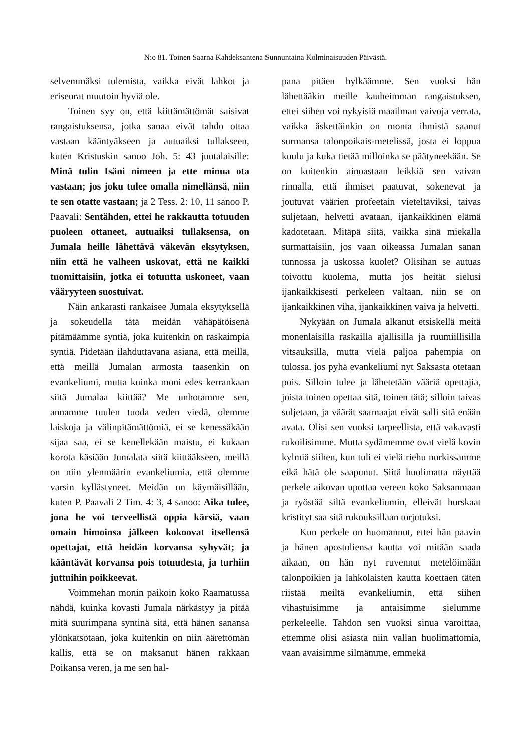N:o 81. Toinen Saarna Kahdeksantena Sunnuntaina Kolminaisuuden Päivästä.
selvemmäksi tulemista, vaikka eivät lahkot ja eriseurat muutoin hyviä ole.
Toinen syy on, että kiittämättömät saisivat rangaistuksensa, jotka sanaa eivät tahdo ottaa vastaan kääntyäkseen ja autuaiksi tullakseen, kuten Kristuskin sanoo Joh. 5: 43 juutalaisille: Minä tulin Isäni nimeen ja ette minua ota vastaan; jos joku tulee omalla nimellänsä, niin te sen otatte vastaan; ja 2 Tess. 2: 10, 11 sanoo P. Paavali: Sentähden, ettei he rakkautta totuuden puoleen ottaneet, autuaiksi tullaksensa, on Jumala heille lähettävä väkevän eksytyksen, niin että he valheen uskovat, että ne kaikki tuomittaisiin, jotka ei totuutta uskoneet, vaan vääryyteen suostuivat.
Näin ankarasti rankaisee Jumala eksytyksellä ja sokeudella tätä meidän vähäpätöisenä pitämäämme syntiä, joka kuitenkin on raskaimpia syntiä. Pidetään ilahduttavana asiana, että meillä, että meillä Jumalan armosta taasenkin on evankeliumi, mutta kuinka moni edes kerrankaan siitä Jumalaa kiittää? Me unhotamme sen, annamme tuulen tuoda veden viedä, olemme laiskoja ja välinpitämättömiä, ei se kenessäkään sijaa saa, ei se kenellekään maistu, ei kukaan korota käsiään Jumalata siitä kiittääkseen, meillä on niin ylenmäärin evankeliumia, että olemme varsin kyllästyneet. Meidän on käymäisillään, kuten P. Paavali 2 Tim. 4: 3, 4 sanoo: Aika tulee, jona he voi terveellistä oppia kärsiä, vaan omain himoinsa jälkeen kokoovat itsellensä opettajat, että heidän korvansa syhyvät; ja kääntävät korvansa pois totuudesta, ja turhiin juttuihin poikkeevat.
Voimmehan monin paikoin koko Raamatussa nähdä, kuinka kovasti Jumala närkästyy ja pitää mitä suurimpana syntinä sitä, että hänen sanansa ylönkatsotaan, joka kuitenkin on niin äärettömän kallis, että se on maksanut hänen rakkaan Poikansa veren, ja me sen hal-
pana pitäen hylkäämme. Sen vuoksi hän lähettääkin meille kauheimman rangaistuksen, ettei siihen voi nykyisiä maailman vaivoja verrata, vaikka äskettäinkin on monta ihmistä saanut surmansa talonpoikais-metelissä, josta ei loppua kuulu ja kuka tietää milloinka se päätyneekään. Se on kuitenkin ainoastaan leikkiä sen vaivan rinnalla, että ihmiset paatuvat, sokenevat ja joutuvat väärien profeetain vieteltäviksi, taivas suljetaan, helvetti avataan, ijankaikkinen elämä kadotetaan. Mitäpä siitä, vaikka sinä miekalla surmattaisiin, jos vaan oikeassa Jumalan sanan tunnossa ja uskossa kuolet? Olisihan se autuas toivottu kuolema, mutta jos heität sielusi ijankaikkisesti perkeleen valtaan, niin se on ijankaikkinen viha, ijankaikkinen vaiva ja helvetti.
Nykyään on Jumala alkanut etsiskellä meitä monenlaisilla raskailla ajallisilla ja ruumiillisilla vitsauksilla, mutta vielä paljoa pahempia on tulossa, jos pyhä evankeliumi nyt Saksasta otetaan pois. Silloin tulee ja lähetetään vääriä opettajia, joista toinen opettaa sitä, toinen tätä; silloin taivas suljetaan, ja väärät saarnaajat eivät salli sitä enään avata. Olisi sen vuoksi tarpeellista, että vakavasti rukoilisimme. Mutta sydämemme ovat vielä kovin kylmiä siihen, kun tuli ei vielä riehu nurkissamme eikä hätä ole saapunut. Siitä huolimatta näyttää perkele aikovan upottaa vereen koko Saksanmaan ja ryöstää siltä evankeliumin, elleivät hurskaat kristityt saa sitä rukouksillaan torjutuksi.
Kun perkele on huomannut, ettei hän paavin ja hänen apostoliensa kautta voi mitään saada aikaan, on hän nyt ruvennut metelöimään talonpoikien ja lahkolaisten kautta koettaen täten riistää meiltä evankeliumin, että siihen vihastuisimme ja antaisimme sielumme perkeleelle. Tahdon sen vuoksi sinua varoittaa, ettemme olisi asiasta niin vallan huolimattomia, vaan avaisimme silmämme, emmekä